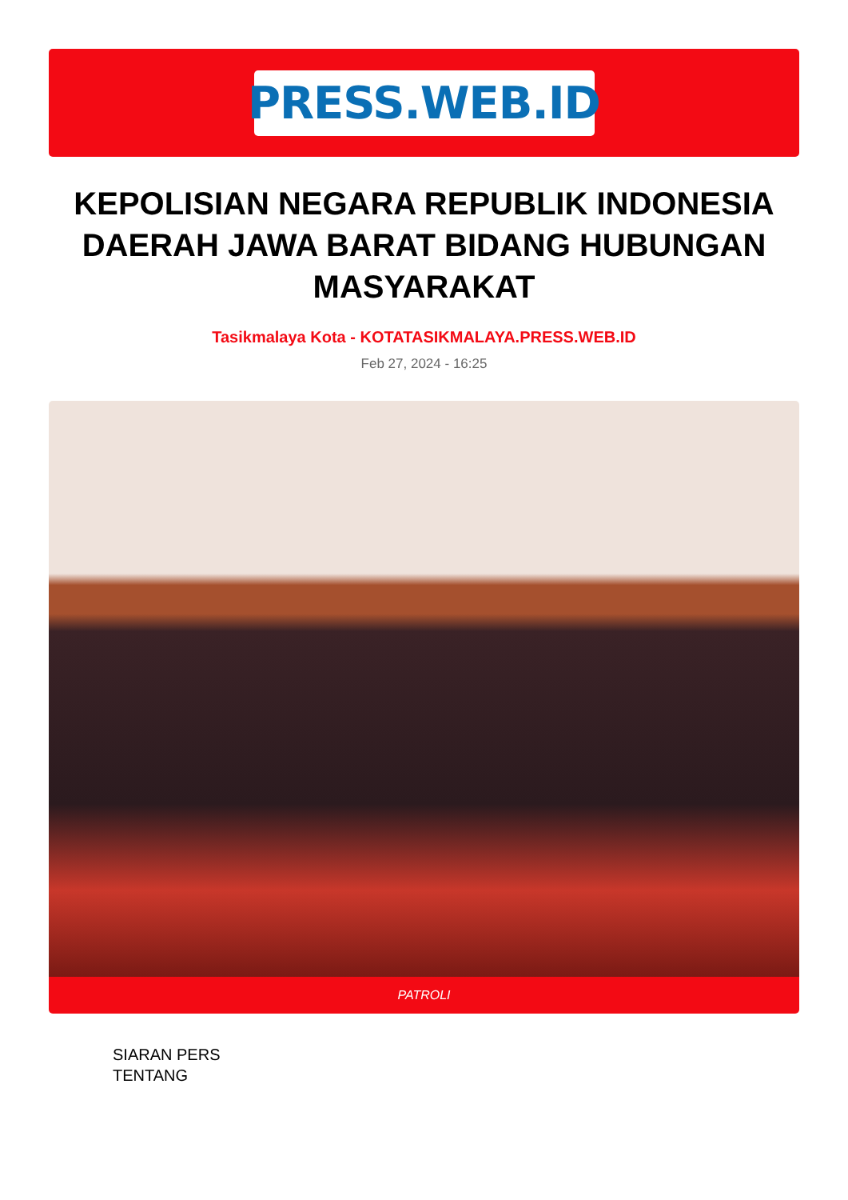PRESS.WEB.ID
KEPOLISIAN NEGARA REPUBLIK INDONESIA DAERAH JAWA BARAT BIDANG HUBUNGAN MASYARAKAT
Tasikmalaya Kota - KOTATASIKMALAYA.PRESS.WEB.ID
Feb 27, 2024 - 16:25
PATROLI
SIARAN PERS
TENTANG